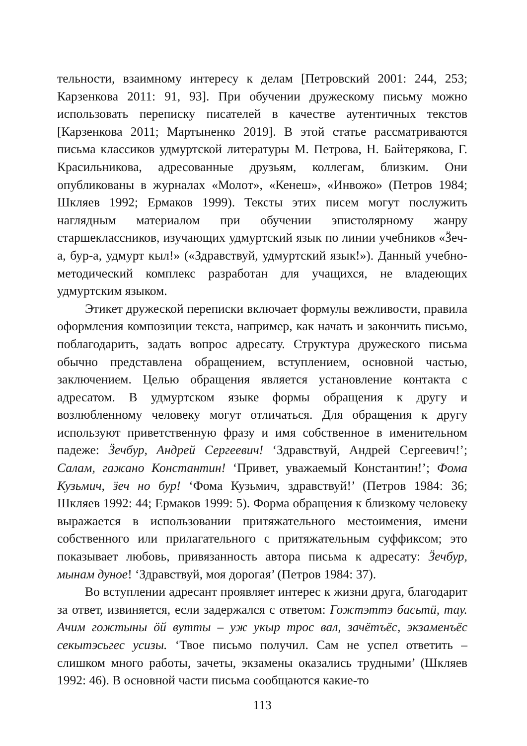тельности, взаимному интересу к делам [Петровский 2001: 244, 253; Карзенкова 2011: 91, 93]. При обучении дружескому письму можно использовать переписку писателей в качестве аутентичных текстов [Карзенкова 2011; Мартыненко 2019]. В этой статье рассматриваются письма классиков удмуртской литературы М. Петрова, Н. Байтерякова, Г. Красильникова, адресованные друзьям, коллегам, близким. Они опубликованы в журналах «Молот», «Кенеш», «Инвожо» (Петров 1984; Шкляев 1992; Ермаков 1999). Тексты этих писем могут послужить наглядным материалом при обучении эпистолярному жанру старшеклассников, изучающих удмуртский язык по линии учебников «Ӟеч-а, бур-а, удмурт кыл!» («Здравствуй, удмуртский язык!»). Данный учебно-методический комплекс разработан для учащихся, не владеющих удмуртским языком.
Этикет дружеской переписки включает формулы вежливости, правила оформления композиции текста, например, как начать и закончить письмо, поблагодарить, задать вопрос адресату. Структура дружеского письма обычно представлена обращением, вступлением, основной частью, заключением. Целью обращения является установление контакта с адресатом. В удмуртском языке формы обращения к другу и возлюбленному человеку могут отличаться. Для обращения к другу используют приветственную фразу и имя собственное в именительном падеже: Ӟечбур, Андрей Сергеевич! ‘Здравствуй, Андрей Сергеевич!’; Салам, гажано Константин! ‘Привет, уважаемый Константин!’; Фома Кузьмич, ӟеч но бур! ‘Фома Кузьмич, здравствуй!’ (Петров 1984: 36; Шкляев 1992: 44; Ермаков 1999: 5). Форма обращения к близкому человеку выражается в использовании притяжательного местоимения, имени собственного или прилагательного с притяжательным суффиксом; это показывает любовь, привязанность автора письма к адресату: Ӟечбур, мынам дуное! ‘Здравствуй, моя дорогая’ (Петров 1984: 37).
Во вступлении адресант проявляет интерес к жизни друга, благодарит за ответ, извиняется, если задержался с ответом: Гожтэттэ басьтӥ, тау. Ачим гожтыны ӧй вутты – уж укыр трос вал, зачётъёс, экзаменъёс секытэсьгес усизы. ‘Твое письмо получил. Сам не успел ответить – слишком много работы, зачеты, экзамены оказались трудными’ (Шкляев 1992: 46). В основной части письма сообщаются какие-то
113